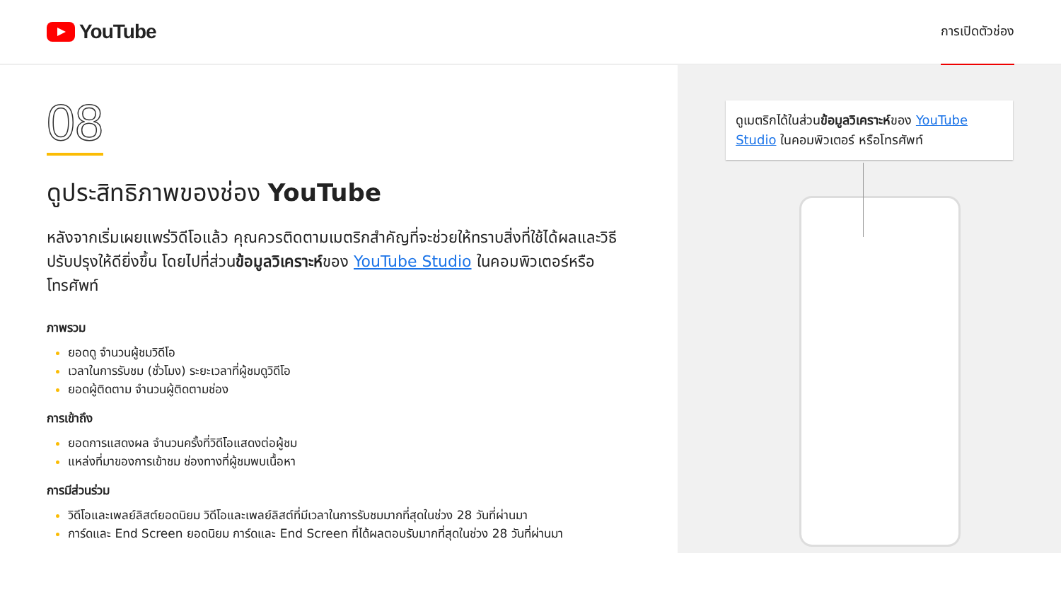YouTube
การเปิดตัวช่อง
08
ดูประสิทธิภาพของช่อง YouTube
หลังจากเริ่มเผยแพร่วิดีโอแล้ว คุณควรติดตามเมตริกสำคัญที่จะช่วยให้ทราบสิ่งที่ใช้ได้ผลและวิธีปรับปรุงให้ดียิ่งขึ้น โดยไปที่ส่วนข้อมูลวิเคราะห์ของ YouTube Studio ในคอมพิวเตอร์หรือโทรศัพท์
ภาพรวม
ยอดดู จำนวนผู้ชมวิดีโอ
เวลาในการรับชม (ชั่วโมง) ระยะเวลาที่ผู้ชมดูวิดีโอ
ยอดผู้ติดตาม จำนวนผู้ติดตามช่อง
การเข้าถึง
ยอดการแสดงผล จำนวนครั้งที่วิดีโอแสดงต่อผู้ชม
แหล่งที่มาของการเข้าชม ช่องทางที่ผู้ชมพบเนื้อหา
การมีส่วนร่วม
วิดีโอและเพลย์ลิสต์ยอดนิยม วิดีโอและเพลย์ลิสต์ที่มีเวลาในการรับชมมากที่สุดในช่วง 28 วันที่ผ่านมา
การ์ดและ End Screen ยอดนิยม การ์ดและ End Screen ที่ได้ผลตอบรับมากที่สุดในช่วง 28 วันที่ผ่านมา
ดูเมตริกได้ในส่วนข้อมูลวิเคราะห์ของ YouTube Studio ในคอมพิวเตอร์ หรือโทรศัพท์